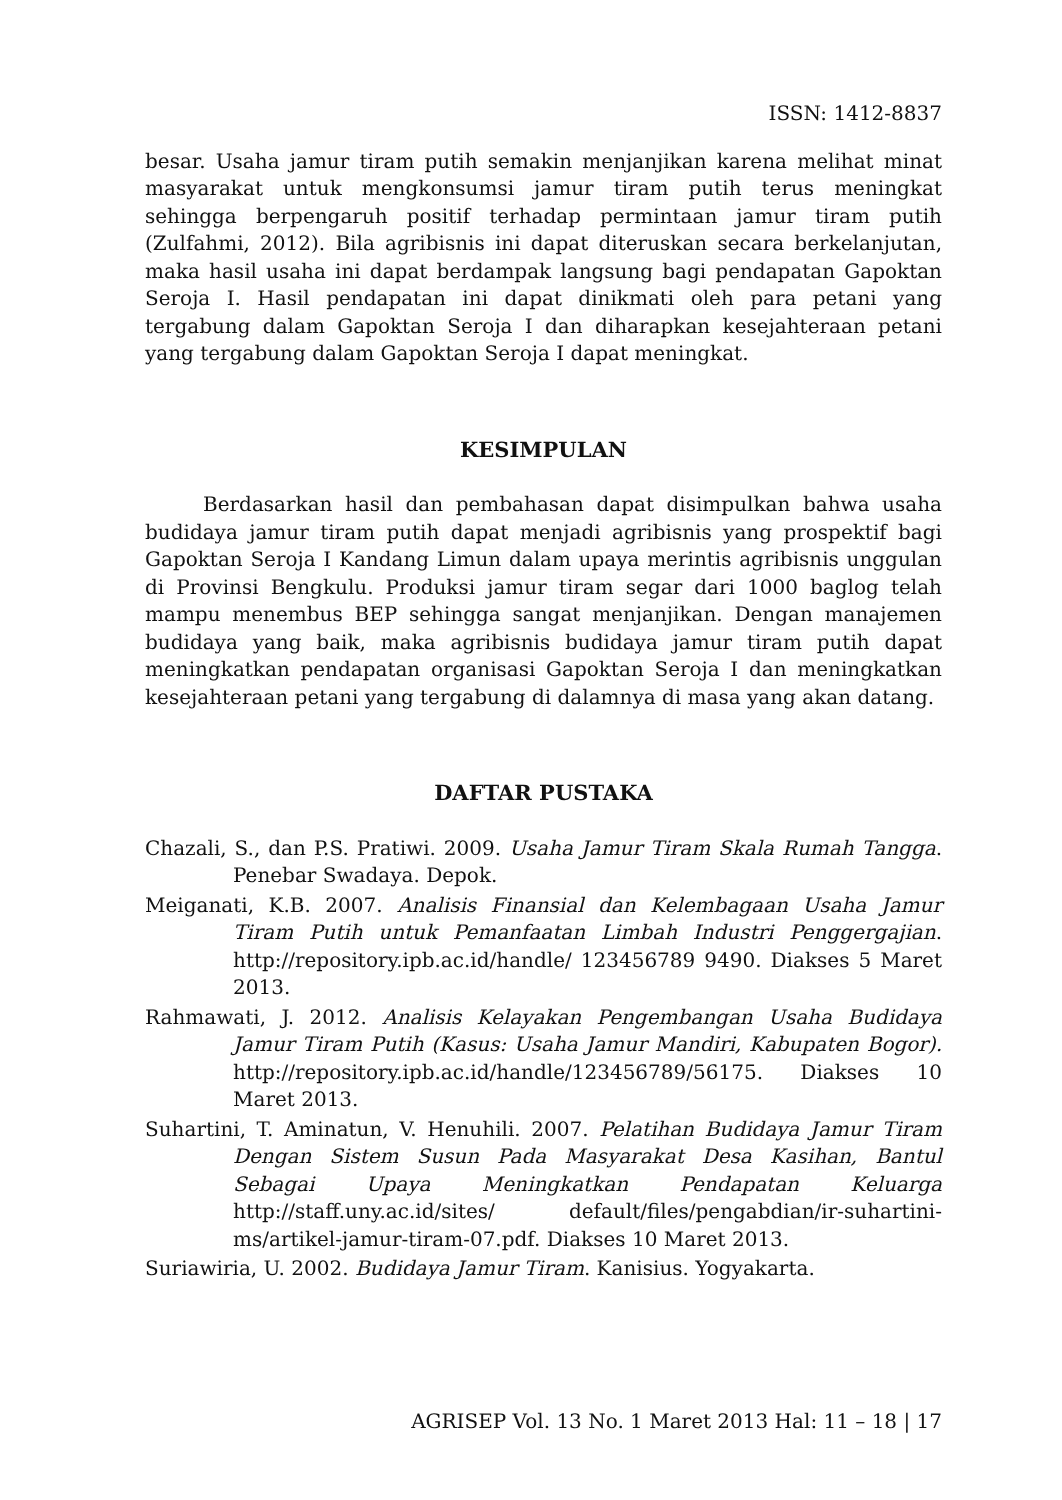ISSN: 1412-8837
besar. Usaha jamur tiram putih semakin menjanjikan karena melihat minat masyarakat untuk mengkonsumsi jamur tiram putih terus meningkat sehingga berpengaruh positif terhadap permintaan jamur tiram putih (Zulfahmi, 2012). Bila agribisnis ini dapat diteruskan secara berkelanjutan, maka hasil usaha ini dapat berdampak langsung bagi pendapatan Gapoktan Seroja I. Hasil pendapatan ini dapat dinikmati oleh para petani yang tergabung dalam Gapoktan Seroja I dan diharapkan kesejahteraan petani yang tergabung dalam Gapoktan Seroja I dapat meningkat.
KESIMPULAN
Berdasarkan hasil dan pembahasan dapat disimpulkan bahwa usaha budidaya jamur tiram putih dapat menjadi agribisnis yang prospektif bagi Gapoktan Seroja I Kandang Limun dalam upaya merintis agribisnis unggulan di Provinsi Bengkulu. Produksi jamur tiram segar dari 1000 baglog telah mampu menembus BEP sehingga sangat menjanjikan. Dengan manajemen budidaya yang baik, maka agribisnis budidaya jamur tiram putih dapat meningkatkan pendapatan organisasi Gapoktan Seroja I dan meningkatkan kesejahteraan petani yang tergabung di dalamnya di masa yang akan datang.
DAFTAR PUSTAKA
Chazali, S., dan P.S. Pratiwi. 2009. Usaha Jamur Tiram Skala Rumah Tangga. Penebar Swadaya. Depok.
Meiganati, K.B. 2007. Analisis Finansial dan Kelembagaan Usaha Jamur Tiram Putih untuk Pemanfaatan Limbah Industri Penggergajian. http://repository.ipb.ac.id/handle/ 123456789 9490. Diakses 5 Maret 2013.
Rahmawati, J. 2012. Analisis Kelayakan Pengembangan Usaha Budidaya Jamur Tiram Putih (Kasus: Usaha Jamur Mandiri, Kabupaten Bogor). http://repository.ipb.ac.id/handle/123456789/56175. Diakses 10 Maret 2013.
Suhartini, T. Aminatun, V. Henuhili. 2007. Pelatihan Budidaya Jamur Tiram Dengan Sistem Susun Pada Masyarakat Desa Kasihan, Bantul Sebagai Upaya Meningkatkan Pendapatan Keluarga http://staff.uny.ac.id/sites/ default/files/pengabdian/ir-suhartini-ms/artikel-jamur-tiram-07.pdf. Diakses 10 Maret 2013.
Suriawiria, U. 2002. Budidaya Jamur Tiram. Kanisius. Yogyakarta.
AGRISEP Vol. 13 No. 1 Maret 2013 Hal: 11 – 18 | 17